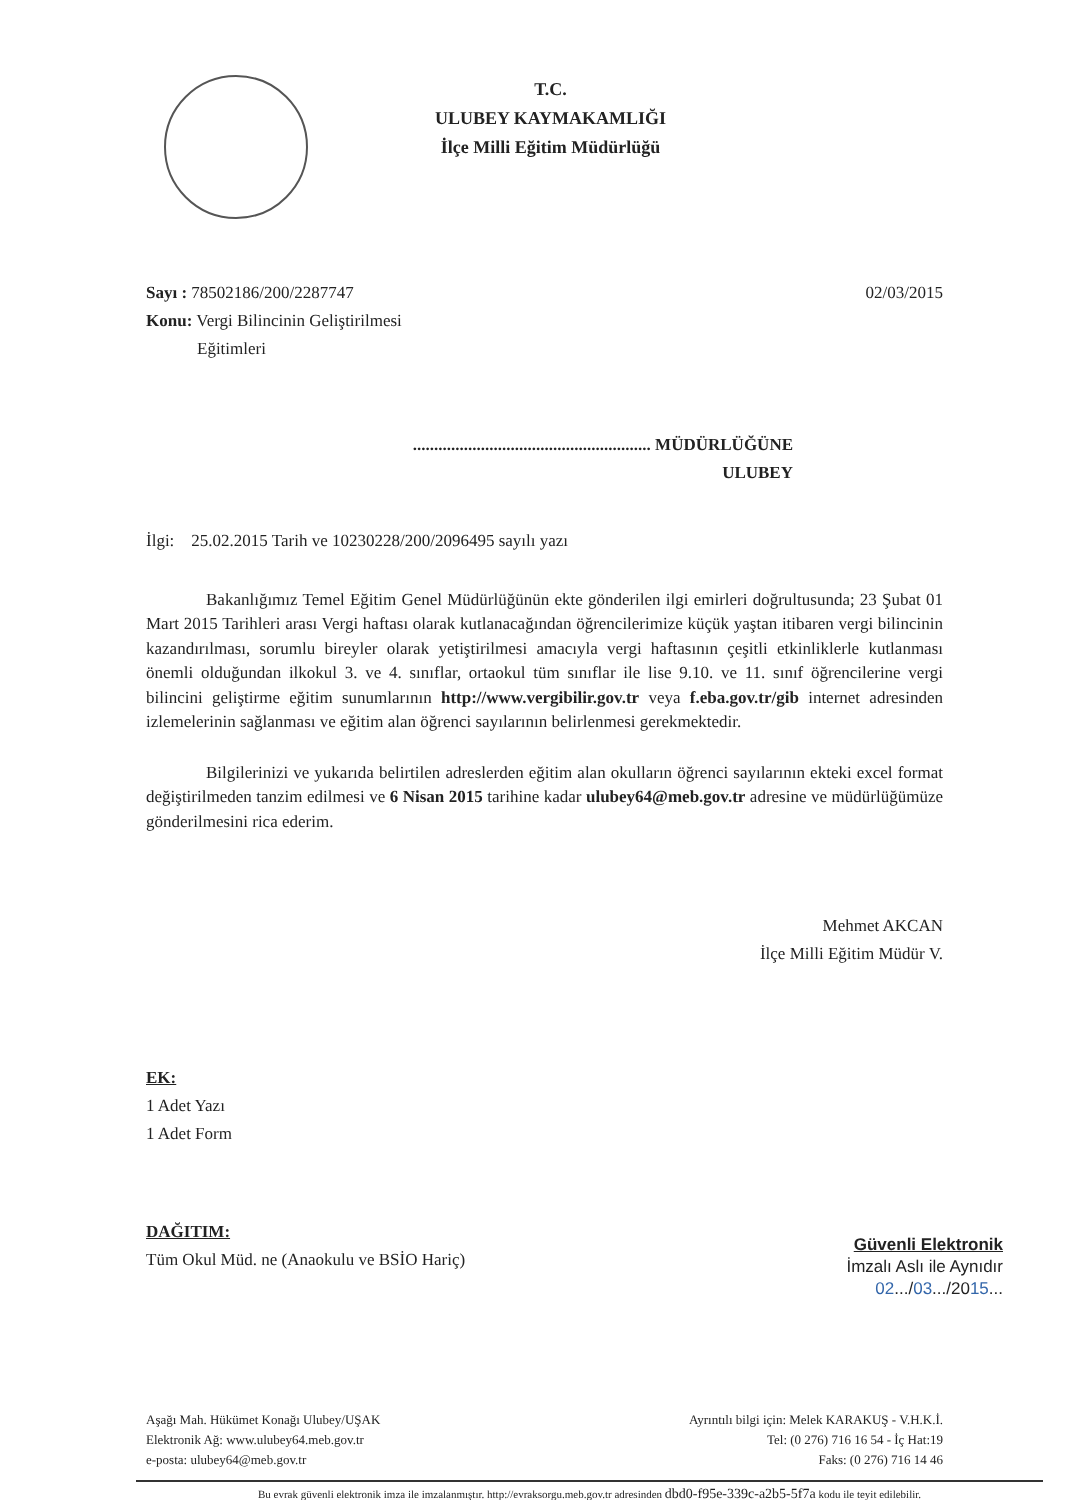T.C.
ULUBEY KAYMAKAMLIĞI
İlçe Milli Eğitim Müdürlüğü
Sayı : 78502186/200/2287747
Konu: Vergi Bilincinin Geliştirilmesi
Eğitimleri
02/03/2015
........................................................ MÜDÜRLÜĞÜNE
ULUBEY
İlgi: 25.02.2015 Tarih ve 10230228/200/2096495 sayılı yazı
Bakanlığımız Temel Eğitim Genel Müdürlüğünün ekte gönderilen ilgi emirleri doğrultusunda; 23 Şubat 01 Mart 2015 Tarihleri arası Vergi haftası olarak kutlanacağından öğrencilerimize küçük yaştan itibaren vergi bilincinin kazandırılması, sorumlu bireyler olarak yetiştirilmesi amacıyla vergi haftasının çeşitli etkinliklerle kutlanması önemli olduğundan ilkokul 3. ve 4. sınıflar, ortaokul tüm sınıflar ile lise 9.10. ve 11. sınıf öğrencilerine vergi bilincini geliştirme eğitim sunumlarının http://www.vergibilir.gov.tr veya f.eba.gov.tr/gib internet adresinden izlemelerinin sağlanması ve eğitim alan öğrenci sayılarının belirlenmesi gerekmektedir.
Bilgilerinizi ve yukarıda belirtilen adreslerden eğitim alan okulların öğrenci sayılarının ekteki excel format değiştirilmeden tanzim edilmesi ve 6 Nisan 2015 tarihine kadar ulubey64@meb.gov.tr adresine ve müdürlüğümüze gönderilmesini rica ederim.
Mehmet AKCAN
İlçe Milli Eğitim Müdür V.
EK:
1 Adet Yazı
1 Adet Form
DAĞITIM:
Tüm Okul Müd. ne (Anaokulu ve BSİO Hariç)
Güvenli Elektronik
İmzalı Aslı ile Aynıdır
02.../03.../2015...
Aşağı Mah. Hükümet Konağı Ulubey/UŞAK
Elektronik Ağ: www.ulubey64.meb.gov.tr
e-posta: ulubey64@meb.gov.tr
Ayrıntılı bilgi için: Melek KARAKUŞ - V.H.K.İ.
Tel: (0 276) 716 16 54 - İç Hat:19
Faks: (0 276) 716 14 46
Bu evrak güvenli elektronik imza ile imzalanmıştır. http://evraksorgu.meb.gov.tr adresinden dbd0-f95e-339c-a2b5-5f7a kodu ile teyit edilebilir.